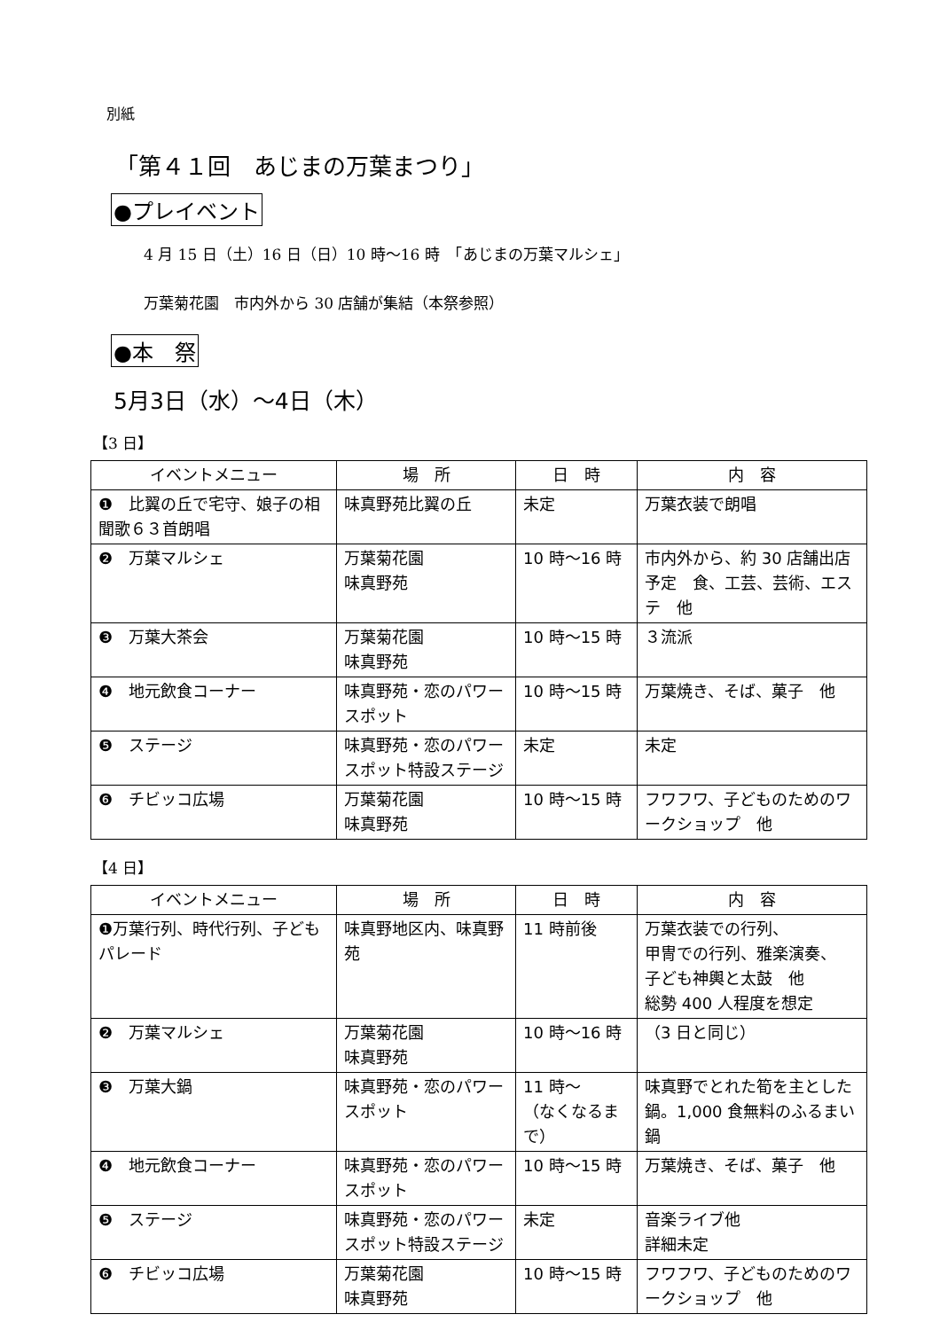別紙
「第４１回　あじまの万葉まつり」
●プレイベント
4 月 15 日（土）16 日（日）10 時～16 時　「あじまの万葉マルシェ」
万葉菊花園　市内外から 30 店舗が集結（本祭参照）
●本　祭
5月3日（水）～4日（木）
【3 日】
| イベントメニュー | 場 所 | 日 時 | 内 容 |
| --- | --- | --- | --- |
| ❶ 比翼の丘で宅守、娘子の相聞歌６３首朗唱 | 味真野苑比翼の丘 | 未定 | 万葉衣装で朗唱 |
| ❷ 万葉マルシェ | 万葉菊花園 味真野苑 | 10 時～16 時 | 市内外から、約 30 店舗出店予定 食、工芸、芸術、エステ 他 |
| ❸ 万葉大茶会 | 万葉菊花園 味真野苑 | 10 時～15 時 | ３流派 |
| ❹ 地元飲食コーナー | 味真野苑・恋のパワースポット | 10 時～15 時 | 万葉焼き、そば、菓子 他 |
| ❺ ステージ | 味真野苑・恋のパワースポット特設ステージ | 未定 | 未定 |
| ❻ チビッコ広場 | 万葉菊花園 味真野苑 | 10 時～15 時 | フワフワ、子どものためのワークショップ 他 |
【4 日】
| イベントメニュー | 場 所 | 日 時 | 内 容 |
| --- | --- | --- | --- |
| ❶万葉行列、時代行列、子どもパレード | 味真野地区内、味真野苑 | 11 時前後 | 万葉衣装での行列、 甲冑での行列、雅楽演奏、 子ども神輿と太鼓 他 総勢 400 人程度を想定 |
| ❷ 万葉マルシェ | 万葉菊花園 味真野苑 | 10 時～16 時 | （3 日と同じ） |
| ❸ 万葉大鍋 | 味真野苑・恋のパワースポット | 11 時～ （なくなるまで） | 味真野でとれた筍を主とした鍋。1,000 食無料のふるまい鍋 |
| ❹ 地元飲食コーナー | 味真野苑・恋のパワースポット | 10 時～15 時 | 万葉焼き、そば、菓子 他 |
| ❺ ステージ | 味真野苑・恋のパワースポット特設ステージ | 未定 | 音楽ライブ他 詳細未定 |
| ❻ チビッコ広場 | 万葉菊花園 味真野苑 | 10 時～15 時 | フワフワ、子どものためのワークショップ 他 |